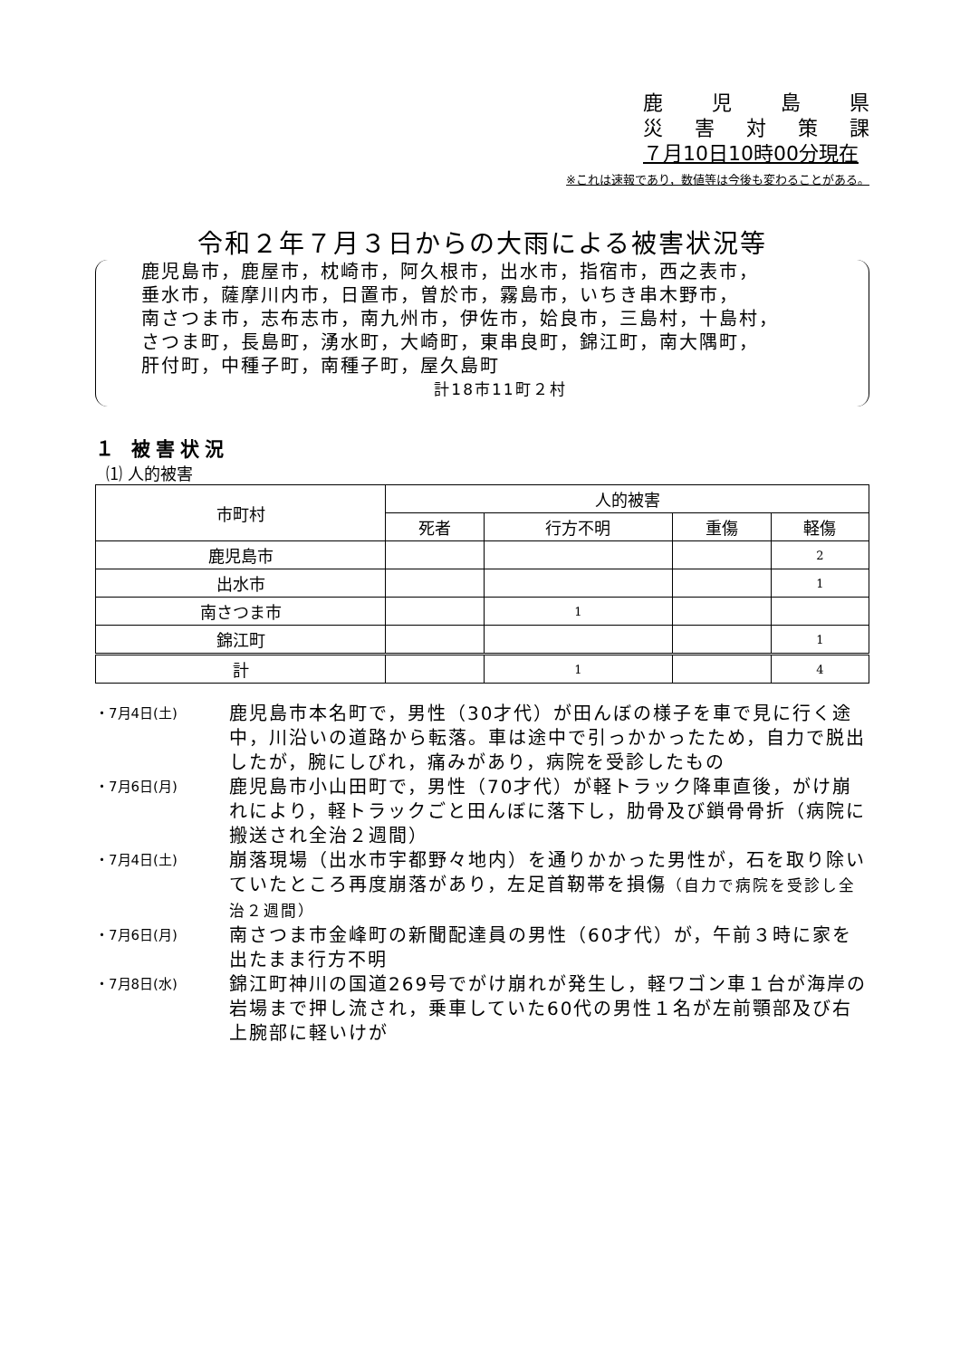鹿児島県
災害対策課
７月10日10時00分現在
※これは速報であり，数値等は今後も変わることがある。
令和２年７月３日からの大雨による被害状況等
鹿児島市，鹿屋市，枕崎市，阿久根市，出水市，指宿市，西之表市，
垂水市，薩摩川内市，日置市，曽於市，霧島市，いちき串木野市，
南さつま市，志布志市，南九州市，伊佐市，姶良市，三島村，十島村，
さつま町，長島町，湧水町，大崎町，東串良町，錦江町，南大隅町，
肝付町，中種子町，南種子町，屋久島町
計18市11町２村
１ 被害状況
⑴ 人的被害
| 市町村 | 人的被害 | | | |
| --- | --- | --- | --- | --- |
| | 死者 | 行方不明 | 重傷 | 軽傷 |
| 鹿児島市 | | | | 2 |
| 出水市 | | | | 1 |
| 南さつま市 | | 1 | | |
| 錦江町 | | | | 1 |
| 計 | | 1 | | 4 |
・7月4日(土) 鹿児島市本名町で，男性（30才代）が田んぼの様子を車で見に行く途中，川沿いの道路から転落。車は途中で引っかかったため，自力で脱出したが，腕にしびれ，痛みがあり，病院を受診したもの
・7月6日(月) 鹿児島市小山田町で，男性（70才代）が軽トラック降車直後，がけ崩れにより，軽トラックごと田んぼに落下し，肋骨及び鎖骨骨折（病院に搬送され全治２週間）
・7月4日(土) 崩落現場（出水市宇都野々地内）を通りかかった男性が，石を取り除いていたところ再度崩落があり，左足首靭帯を損傷（自力で病院を受診し全治２週間）
・7月6日(月) 南さつま市金峰町の新聞配達員の男性（60才代）が，午前３時に家を出たまま行方不明
・7月8日(水) 錦江町神川の国道269号でがけ崩れが発生し，軽ワゴン車１台が海岸の岩場まで押し流され，乗車していた60代の男性１名が左前顎部及び右上腕部に軽いけが